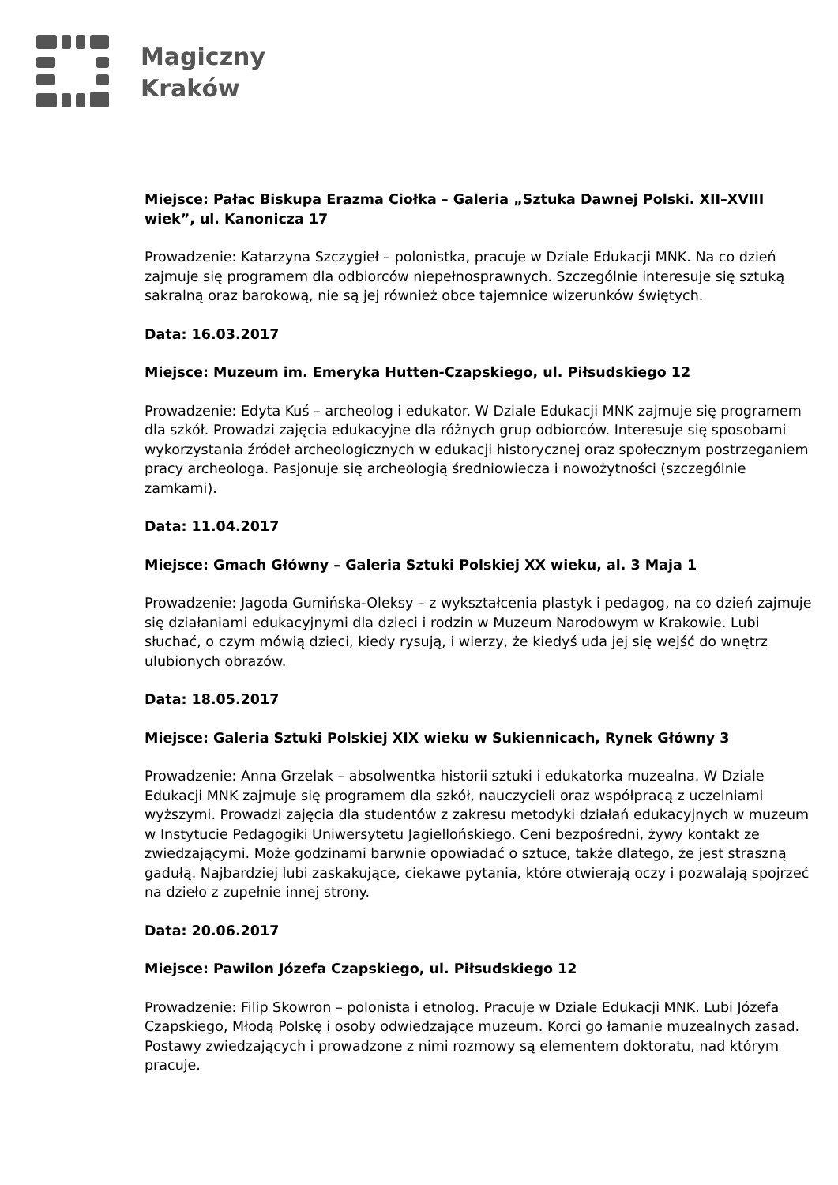Magiczny
Kraków
Miejsce: Pałac Biskupa Erazma Ciołka – Galeria „Sztuka Dawnej Polski. XII–XVIII wiek”, ul. Kanonicza 17
Prowadzenie: Katarzyna Szczygieł – polonistka, pracuje w Dziale Edukacji MNK. Na co dzień zajmuje się programem dla odbiorców niepełnosprawnych. Szczególnie interesuje się sztuką sakralną oraz barokową, nie są jej również obce tajemnice wizerunków świętych.
Data: 16.03.2017
Miejsce: Muzeum im. Emeryka Hutten-Czapskiego, ul. Piłsudskiego 12
Prowadzenie: Edyta Kuś – archeolog i edukator. W Dziale Edukacji MNK zajmuje się programem dla szkół. Prowadzi zajęcia edukacyjne dla różnych grup odbiorców. Interesuje się sposobami wykorzystania źródeł archeologicznych w edukacji historycznej oraz społecznym postrzeganiem pracy archeologa. Pasjonuje się archeologią średniowiecza i nowożytności (szczególnie zamkami).
Data: 11.04.2017
Miejsce: Gmach Główny – Galeria Sztuki Polskiej XX wieku, al. 3 Maja 1
Prowadzenie: Jagoda Gumińska-Oleksy – z wykształcenia plastyk i pedagog, na co dzień zajmuje się działaniami edukacyjnymi dla dzieci i rodzin w Muzeum Narodowym w Krakowie. Lubi słuchać, o czym mówią dzieci, kiedy rysują, i wierzy, że kiedyś uda jej się wejść do wnętrz ulubionych obrazów.
Data: 18.05.2017
Miejsce: Galeria Sztuki Polskiej XIX wieku w Sukiennicach, Rynek Główny 3
Prowadzenie: Anna Grzelak – absolwentka historii sztuki i edukatorka muzealna. W Dziale Edukacji MNK zajmuje się programem dla szkół, nauczycieli oraz współpracą z uczelniami wyższymi. Prowadzi zajęcia dla studentów z zakresu metodyki działań edukacyjnych w muzeum w Instytucie Pedagogiki Uniwersytetu Jagiellońskiego. Ceni bezpośredni, żywy kontakt ze zwiedzającymi. Może godzinami barwnie opowiadać o sztuce, także dlatego, że jest straszną gadułą. Najbardziej lubi zaskakujące, ciekawe pytania, które otwierają oczy i pozwalają spojrzeć na dzieło z zupełnie innej strony.
Data: 20.06.2017
Miejsce: Pawilon Józefa Czapskiego, ul. Piłsudskiego 12
Prowadzenie: Filip Skowron – polonista i etnolog. Pracuje w Dziale Edukacji MNK. Lubi Józefa Czapskiego, Młodą Polskę i osoby odwiedzające muzeum. Korci go łamanie muzealnych zasad. Postawy zwiedzających i prowadzone z nimi rozmowy są elementem doktoratu, nad którym pracuje.